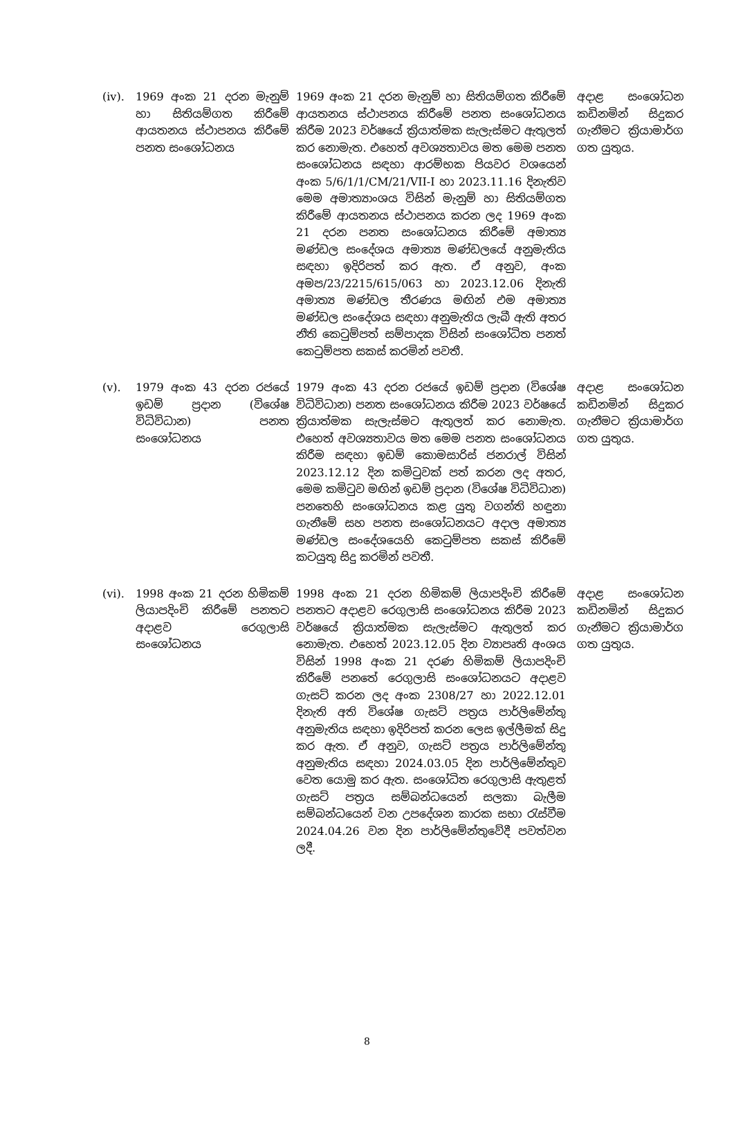| (iv). | 1969 අංක 21 දරන මැනුම් හා සිතියම්ගත කිරීමේ ආයතනය ස්ථාපනය කිරීමේ පනත සංශෝධනය | 1969 අංක 21 දරන මැනුම් හා සිතියම්ගත කිරීමේ ආයතනය ස්ථාපනය කිරීමේ පනත සංශෝධනය කිරීම 2023 වර්ෂයේ ක්‍රියාත්මක සැලැස්මට ඇතුලත් කර නොමැත. එහෙත් අවශ්‍යතාවය මත මෙම පනත සංශෝධනය සඳහා ආරම්භක පියවර වශයෙන් අංක 5/6/1/1/CM/21/VII-I හා 2023.11.16 දිනැතිව මෙම අමාත්‍යාංශය විසින් මැනුම් හා සිතියම්ගත කිරීමේ ආයතනය ස්ථාපනය කරන ලද 1969 අංක 21 දරන පනත සංශෝධනය කිරීමේ අමාත්‍ය මණ්ඩල සංදේශය අමාත්‍ය මණ්ඩලයේ අනුමැතිය සඳහා ඉදිරිපත් කර ඇත. ඒ අනුව, අංක අමප/23/2215/615/063 හා 2023.12.06 දිනැති අමාත්‍ය මණ්ඩල තීරණය මඟින් එම අමාත්‍ය මණ්ඩල සංදේශය සඳහා අනුමැතිය ලැබී ඇති අතර නීති කෙටුම්පත් සම්පාදක විසින් සංශෝධිත පනත් කෙටුම්පත සකස් කරමින් පවතී. | අදාළ සංශෝධන කඩිනමින් සිදුකර ගැනීමට ක්‍රියාමාර්ග ගත යුතුය. |
| (v). | 1979 අංක 43 දරන රජයේ ඉඩම් ප්‍රදාන (විශේෂ විධිවිධාන) පනත සංශෝධනය | 1979 අංක 43 දරන රජයේ ඉඩම් ප්‍රදාන (විශේෂ විධිවිධාන) පනත සංශෝධනය කිරීම 2023 වර්ෂයේ ක්‍රියාත්මක සැලැස්මට ඇතුලත් කර නොමැත. එහෙත් අවශ්‍යතාවය මත මෙම පනත සංශෝධනය කිරීම සඳහා ඉඩම් කොමසාරිස් ජනරාල් විසින් 2023.12.12 දින කමිටුවක් පත් කරන ලද අතර, මෙම කමිටුව මඟින් ඉඩම් ප්‍රදාන (විශේෂ විධිවිධාන) පනතෙහි සංශෝධනය කළ යුතු වගන්ති හඳුනා ගැනීමේ සහ පනත සංශෝධනයට අදාල අමාත්‍ය මණ්ඩල සංදේශයෙහි කෙටුම්පත සකස් කිරීමේ කටයුතු සිදු කරමින් පවතී. | අදාළ සංශෝධන කඩිනමින් සිදුකර ගැනීමට ක්‍රියාමාර්ග ගත යුතුය. |
| (vi). | 1998 අංක 21 දරන හිමිකම් ලියාපදිංචි කිරීමේ පනතට අදාළව රෙගුලාසි සංශෝධනය | 1998 අංක 21 දරන හිමිකම් ලියාපදිංචි කිරීමේ පනතට අදාළව රෙගුලාසි සංශෝධනය කිරීම 2023 වර්ෂයේ ක්‍රියාත්මක සැලැස්මට ඇතුලත් කර නොමැත. එහෙත් 2023.12.05 දින ව්‍යාපෘති අංශය විසින් 1998 අංක 21 දරණ හිමිකම් ලියාපදිංචි කිරීමේ පනතේ රෙගුලාසි සංශෝධනයට අදාළව ගැසට් කරන ලද අංක 2308/27 හා 2022.12.01 දිනැති අති විශේෂ ගැසට් පත්‍රය පාර්ලිමේන්තු අනුමැතිය සඳහා ඉදිරිපත් කරන ලෙස ඉල්ලීමක් සිදු කර ඇත. ඒ අනුව, ගැසට් පත්‍රය පාර්ලිමේන්තු අනුමැතිය සඳහා 2024.03.05 දින පාර්ලිමේන්තුව වෙත යොමු කර ඇත. සංශෝධිත රෙගුලාසි ඇතුළත් ගැසට් පත්‍රය සම්බන්ධයෙන් සලකා බැලීම සම්බන්ධයෙන් වන උපදේශන කාරක සභා රැස්වීම 2024.04.26 වන දින පාර්ලිමේන්තුවේදී පවත්වන ලදී. | අදාළ සංශෝධන කඩිනමින් සිදුකර ගැනීමට ක්‍රියාමාර්ග ගත යුතුය. |
8